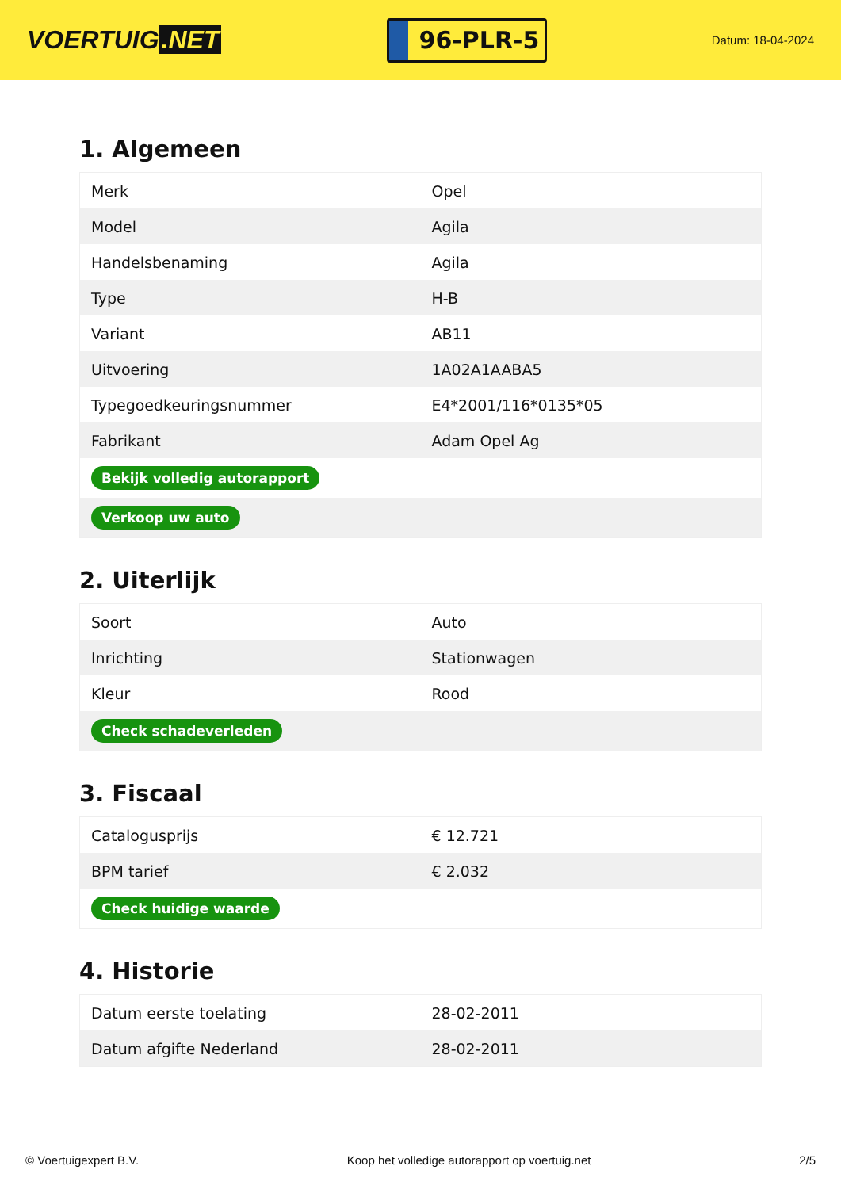VOERTUIG.NET
96-PLR-5
Datum: 18-04-2024
1. Algemeen
| Merk | Opel |
| Model | Agila |
| Handelsbenaming | Agila |
| Type | H-B |
| Variant | AB11 |
| Uitvoering | 1A02A1AABA5 |
| Typegoedkeuringsnummer | E4*2001/116*0135*05 |
| Fabrikant | Adam Opel Ag |
| Bekijk volledig autorapport | |
| Verkoop uw auto | |
2. Uiterlijk
| Soort | Auto |
| Inrichting | Stationwagen |
| Kleur | Rood |
| Check schadeverleden | |
3. Fiscaal
| Catalogusprijs | € 12.721 |
| BPM tarief | € 2.032 |
| Check huidige waarde | |
4. Historie
| Datum eerste toelating | 28-02-2011 |
| Datum afgifte Nederland | 28-02-2011 |
© Voertuigexpert B.V. Koop het volledige autorapport op voertuig.net 2/5